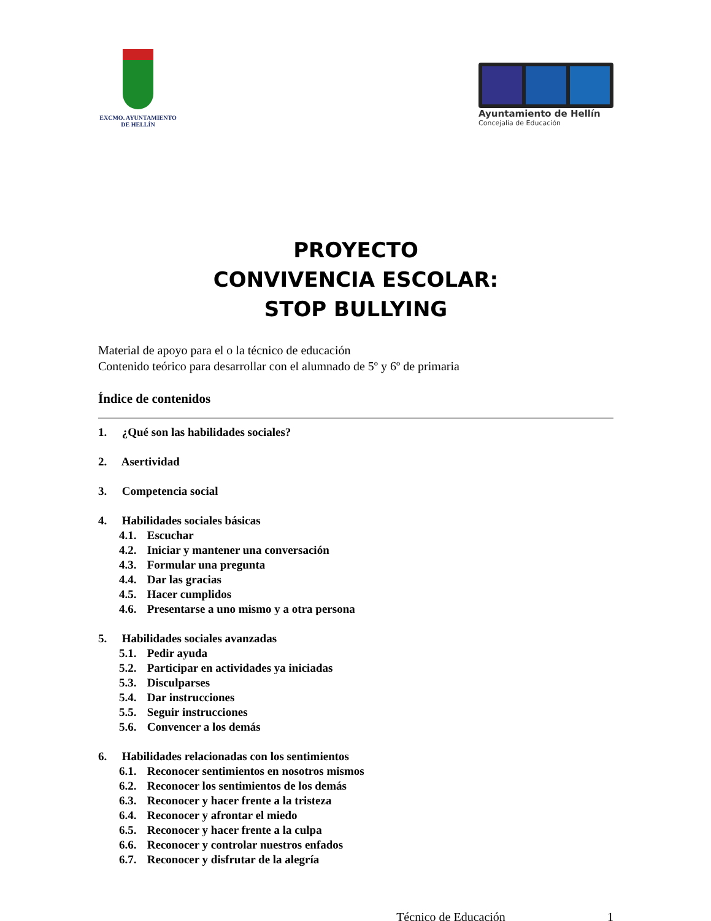EXCMO. AYUNTAMIENTO
DE HELLÍN
Ayuntamiento de Hellín
Concejalía de Educación
PROYECTO
CONVIVENCIA ESCOLAR:
STOP BULLYING
Material de apoyo para el o la técnico de educación
Contenido teórico para desarrollar con el alumnado de 5º y 6º de primaria
Índice de contenidos
1. ¿Qué son las habilidades sociales?
2. Asertividad
3. Competencia social
4. Habilidades sociales básicas
4.1. Escuchar
4.2. Iniciar y mantener una conversación
4.3. Formular una pregunta
4.4. Dar las gracias
4.5. Hacer cumplidos
4.6. Presentarse a uno mismo y a otra persona
5. Habilidades sociales avanzadas
5.1. Pedir ayuda
5.2. Participar en actividades ya iniciadas
5.3. Disculparses
5.4. Dar instrucciones
5.5. Seguir instrucciones
5.6. Convencer a los demás
6. Habilidades relacionadas con los sentimientos
6.1. Reconocer sentimientos en nosotros mismos
6.2. Reconocer los sentimientos de los demás
6.3. Reconocer y hacer frente a la tristeza
6.4. Reconocer y afrontar el miedo
6.5. Reconocer y hacer frente a la culpa
6.6. Reconocer y controlar nuestros enfados
6.7. Reconocer y disfrutar de la alegría
Técnico de Educación 1